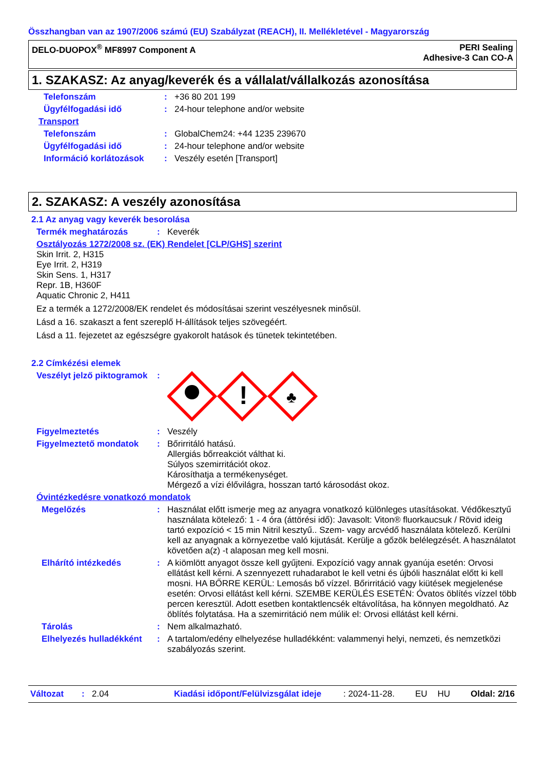Összhangban van az 1907/2006 számú (EU) Szabályzat (REACH), II. Mellékletével - Magyarország
DELO-DUOPOX<sup>®</sup> MF8997 Component A
PERI Sealing
Adhesive-3 Can CO-A
1. SZAKASZ: Az anyag/keverék és a vállalat/vállalkozás azonosítása
Telefonszám : +36 80 201 199
Ügyfélfogadási idő : 24-hour telephone and/or website
Transport
Telefonszám : GlobalChem24: +44 1235 239670
Ügyfélfogadási idő : 24-hour telephone and/or website
Információ korlátozások : Veszély esetén [Transport]
2. SZAKASZ: A veszély azonosítása
2.1 Az anyag vagy keverék besorolása
Termék meghatározás : Keverék
Osztályozás 1272/2008 sz. (EK) Rendelet [CLP/GHS] szerint
Skin Irrit. 2, H315
Eye Irrit. 2, H319
Skin Sens. 1, H317
Repr. 1B, H360F
Aquatic Chronic 2, H411
Ez a termék a 1272/2008/EK rendelet és módosításai szerint veszélyesnek minősül.
Lásd a 16. szakaszt a fent szereplő H-állítások teljes szövegéért.
Lásd a 11. fejezetet az egészségre gyakorolt hatások és tünetek tekintetében.
2.2 Címkézési elemek
Veszélyt jelző piktogramok
:
!
♣
Figyelmeztetés : Veszély
Figyelmeztető mondatok : Bőrirritáló hatású.
Allergiás bőrreakciót válthat ki.
Súlyos szemirritációt okoz.
Károsíthatja a termékenységet.
Mérgező a vízi élővilágra, hosszan tartó károsodást okoz.
Óvintézkedésre vonatkozó mondatok
Megelőzés : Használat előtt ismerje meg az anyagra vonatkozó különleges utasításokat. Védőkesztyű használata kötelező: 1 - 4 óra (áttörési idő): Javasolt: Viton® fluorkaucsuk / Rövid ideig tartó expozíció < 15 min Nitril kesztyű.. Szem- vagy arcvédő használata kötelező. Kerülni kell az anyagnak a környezetbe való kijutását. Kerülje a gőzök belélegzését. A használatot követően a(z) -t alaposan meg kell mosni.
Elhárító intézkedés : A kiömlött anyagot össze kell gyűjteni. Expozíció vagy annak gyanúja esetén: Orvosi ellátást kell kérni. A szennyezett ruhadarabot le kell vetni és újbóli használat előtt ki kell mosni. HA BŐRRE KERÜL: Lemosás bő vízzel. Bőrirritáció vagy kiütések megjelenése esetén: Orvosi ellátást kell kérni. SZEMBE KERÜLÉS ESETÉN: Óvatos öblítés vízzel több percen keresztül. Adott esetben kontaktlencsék eltávolítása, ha könnyen megoldható. Az öblítés folytatása. Ha a szemirritáció nem múlik el: Orvosi ellátást kell kérni.
Tárolás : Nem alkalmazható.
Elhelyezés hulladékként
: A tartalom/edény elhelyezése hulladékként: valammenyi helyi, nemzeti, és nemzetközi szabályozás szerint.
Változat: 2.04 Kiadási időpont/Felülvizsgálat ideje: 2024-11-28. EU HU Oldal: 2/16